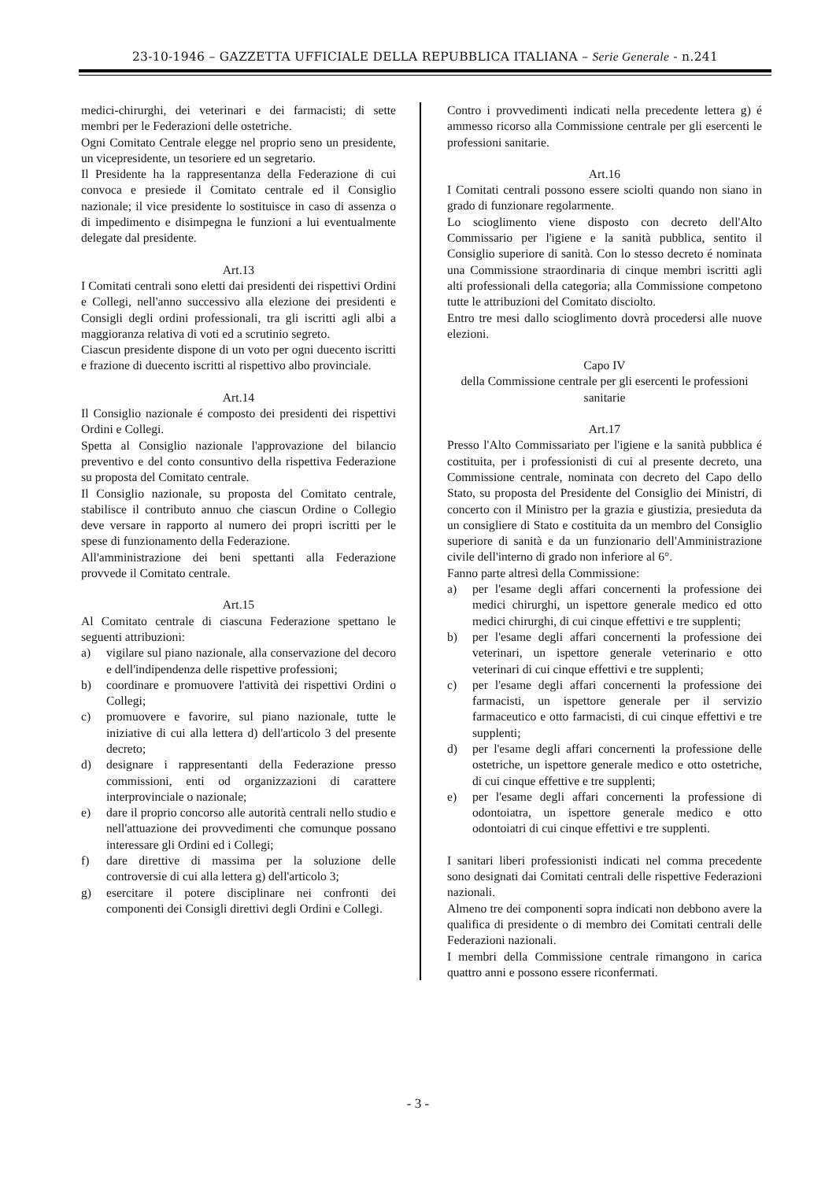23-10-1946 – GAZZETTA UFFICIALE DELLA REPUBBLICA ITALIANA – Serie Generale - n.241
medici-chirurghi, dei veterinari e dei farmacisti; di sette membri per le Federazioni delle ostetriche.
Ogni Comitato Centrale elegge nel proprio seno un presidente, un vicepresidente, un tesoriere ed un segretario.
Il Presidente ha la rappresentanza della Federazione di cui convoca e presiede il Comitato centrale ed il Consiglio nazionale; il vice presidente lo sostituisce in caso di assenza o di impedimento e disimpegna le funzioni a lui eventualmente delegate dal presidente.
Art.13
I Comitati centrali sono eletti dai presidenti dei rispettivi Ordini e Collegi, nell'anno successivo alla elezione dei presidenti e Consigli degli ordini professionali, tra gli iscritti agli albi a maggioranza relativa di voti ed a scrutinio segreto.
Ciascun presidente dispone di un voto per ogni duecento iscritti e frazione di duecento iscritti al rispettivo albo provinciale.
Art.14
Il Consiglio nazionale é composto dei presidenti dei rispettivi Ordini e Collegi.
Spetta al Consiglio nazionale l'approvazione del bilancio preventivo e del conto consuntivo della rispettiva Federazione su proposta del Comitato centrale.
Il Consiglio nazionale, su proposta del Comitato centrale, stabilisce il contributo annuo che ciascun Ordine o Collegio deve versare in rapporto al numero dei propri iscritti per le spese di funzionamento della Federazione.
All'amministrazione dei beni spettanti alla Federazione provvede il Comitato centrale.
Art.15
Al Comitato centrale di ciascuna Federazione spettano le seguenti attribuzioni:
a) vigilare sul piano nazionale, alla conservazione del decoro e dell'indipendenza delle rispettive professioni;
b) coordinare e promuovere l'attività dei rispettivi Ordini o Collegi;
c) promuovere e favorire, sul piano nazionale, tutte le iniziative di cui alla lettera d) dell'articolo 3 del presente decreto;
d) designare i rappresentanti della Federazione presso commissioni, enti od organizzazioni di carattere interprovinciale o nazionale;
e) dare il proprio concorso alle autorità centrali nello studio e nell'attuazione dei provvedimenti che comunque possano interessare gli Ordini ed i Collegi;
f) dare direttive di massima per la soluzione delle controversie di cui alla lettera g) dell'articolo 3;
g) esercitare il potere disciplinare nei confronti dei componenti dei Consigli direttivi degli Ordini e Collegi.
Contro i provvedimenti indicati nella precedente lettera g) é ammesso ricorso alla Commissione centrale per gli esercenti le professioni sanitarie.
Art.16
I Comitati centrali possono essere sciolti quando non siano in grado di funzionare regolarmente.
Lo scioglimento viene disposto con decreto dell'Alto Commissario per l'igiene e la sanità pubblica, sentito il Consiglio superiore di sanità. Con lo stesso decreto é nominata una Commissione straordinaria di cinque membri iscritti agli alti professionali della categoria; alla Commissione competono tutte le attribuzioni del Comitato disciolto.
Entro tre mesi dallo scioglimento dovrà procedersi alle nuove elezioni.
Capo IV
della Commissione centrale per gli esercenti le professioni sanitarie
Art.17
Presso l'Alto Commissariato per l'igiene e la sanità pubblica é costituita, per i professionisti di cui al presente decreto, una Commissione centrale, nominata con decreto del Capo dello Stato, su proposta del Presidente del Consiglio dei Ministri, di concerto con il Ministro per la grazia e giustizia, presieduta da un consigliere di Stato e costituita da un membro del Consiglio superiore di sanità e da un funzionario dell'Amministrazione civile dell'interno di grado non inferiore al 6°.
Fanno parte altresì della Commissione:
a) per l'esame degli affari concernenti la professione dei medici chirurghi, un ispettore generale medico ed otto medici chirurghi, di cui cinque effettivi e tre supplenti;
b) per l'esame degli affari concernenti la professione dei veterinari, un ispettore generale veterinario e otto veterinari di cui cinque effettivi e tre supplenti;
c) per l'esame degli affari concernenti la professione dei farmacisti, un ispettore generale per il servizio farmaceutico e otto farmacisti, di cui cinque effettivi e tre supplenti;
d) per l'esame degli affari concernenti la professione delle ostetriche, un ispettore generale medico e otto ostetriche, di cui cinque effettive e tre supplenti;
e) per l'esame degli affari concernenti la professione di odontoiatra, un ispettore generale medico e otto odontoiatri di cui cinque effettivi e tre supplenti.
I sanitari liberi professionisti indicati nel comma precedente sono designati dai Comitati centrali delle rispettive Federazioni nazionali.
Almeno tre dei componenti sopra indicati non debbono avere la qualifica di presidente o di membro dei Comitati centrali delle Federazioni nazionali.
I membri della Commissione centrale rimangono in carica quattro anni e possono essere riconfermati.
- 3 -